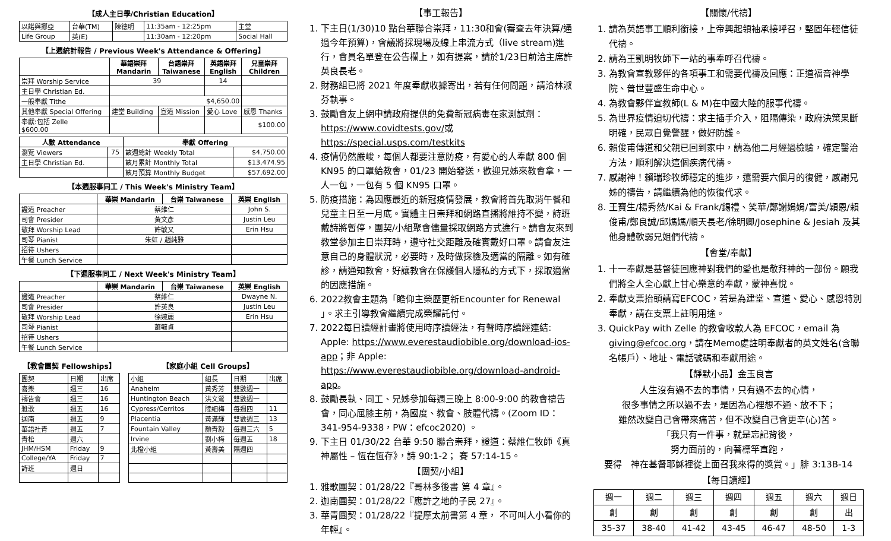【成人主日學/Christian Education】
| 以諾與挪亞 | 台華(TM) | 陳德明 | 11:35am - 12:25pm | 主堂 |
| Life Group | 英(E) | | 11:30am - 12:20pm | Social Hall |
【上週統計報告 / Previous Week's Attendance & Offering】
| | 華語崇拜 Mandarin | 台語崇拜 Taiwanese | 英語崇拜 English | 兒童崇拜 Children |
| --- | --- | --- | --- | --- |
| 崇拜 Worship Service | 39 | | 14 | |
| 主日學 Christian Ed. | | | | |
| 一般奉獻 Tithe | $4,650.00 | | | |
| 其他奉獻 Special Offering | 建堂 Building | 宣道 Mission | 愛心 Love | 感恩 Thanks |
| 奉獻:包括 Zelle $600.00 | | | | $100.00 |
| 人數 Attendance | | 奉獻 Offering | |
| --- | --- | --- | --- |
| 瀏覽 Viewers | 75 | 該週總計 Weekly Total | $4,750.00 |
| 主日學 Christian Ed. | | 該月累計 Monthly Total | $13,474.95 |
| | | 該月預算 Monthly Budget | $57,692.00 |
【本週服事同工 / This Week's Ministry Team】
| | 華崇 Mandarin | 台崇 Taiwanese | 英崇 English |
| --- | --- | --- | --- |
| 證道 Preacher | 蔡維仁 | | John S. |
| 司會 Presider | 黃文彥 | | Justin Leu |
| 敬拜 Worship Lead | 許敏又 | | Erin Hsu |
| 司琴 Pianist | 朱虹 / 趙純雅 | | |
| 招待 Ushers | | | |
| 午餐 Lunch Service | | | |
【下週服事同工 / Next Week's Ministry Team】
| | 華崇 Mandarin | 台崇 Taiwanese | 英崇 English |
| --- | --- | --- | --- |
| 證道 Preacher | 蔡維仁 | | Dwayne N. |
| 司會 Presider | 許英良 | | Justin Leu |
| 敬拜 Worship Lead | 徐婉麗 | | Erin Hsu |
| 司琴 Pianist | 蕭毓貞 | | |
| 招待 Ushers | | | |
| 午餐 Lunch Service | | | |
【教會團契 Fellowships】
| 團契 | 日期 | 出席 |
| 喜樂 | 週三 | 16 |
| 禱告會 | 週三 | 16 |
| 雅歌 | 週五 | 16 |
| 迦南 | 週五 | 9 |
| 華語社青 | 週五 | 7 |
| 青松 | 週六 | |
| JHM/HSM | Friday | 9 |
| College/YA | Friday | 7 |
| 詩班 | 週日 | |
【家庭小組 Cell Groups】
| 小組 | 組長 | 日期 | 出席 |
| Anaheim | 黃秀芳 | 雙數週一 | |
| Huntington Beach | 洪文鶯 | 雙數週一 | |
| Cypress/Cerritos | 陸細梅 | 每週四 | 11 |
| Placentia | 黃滿輝 | 雙數週三 | 13 |
| Fountain Valley | 顏青毅 | 每週三六 | 5 |
| Irvine | 劉小梅 | 每週五 | 18 |
| 北橙小組 | 黃壽美 | 隔週四 | |
【事工報告】
1. 下主日(1/30)10 點台華聯合崇拜，11:30和會(審查去年決算/通過今年預算)，會議將採現場及線上串流方式（live stream)進行，會員名單登在公告欄上，如有提案，請於1/23日前洽主席許英良長老。
2. 財務組已將 2021 年度奉獻收據寄出，若有任何問題，請洽林淑芬執事。
3. 鼓勵會友上網申請政府提供的免費新冠病毒在家測試劑：https://www.covidtests.gov/或 https://special.usps.com/testkits
4. 疫情仍然嚴峻，每個人都要注意防疫，有愛心的人奉獻 800 個 KN95 的口罩給教會，01/23 開始發送，歡迎兄姊來教會拿，一人一包，一包有 5 個 KN95 口罩。
5. 防疫措施：為因應最近的新冠疫情發展，教會將首先取消午餐和兒童主日至一月底。實體主日崇拜和網路直播將維持不變，詩班戴詩將暫停，團契/小組聚會儘量採取網路方式進行。請會友來到教堂參加主日崇拜時，遵守社交距離及確實戴好口罩。請會友注意自己的身體狀況，必要時，及時做採檢及適當的隔離。如有確診，請通知教會，好讓教會在保護個人隱私的方式下，採取適當的因應措施。
6. 2022教會主題為「瞻仰主榮歷更新Encounter for Renewal 」。求主引導教會繼續完成榮耀託付。
7. 2022每日讀經計畫將使用時序讀經法，有聲時序讀經連結: Apple: https://www.everestaudiobible.org/download-ios-app；非 Apple: https://www.everestaudiobible.org/download-android-app。
8. 鼓勵長執、同工、兄姊參加每週三晚上 8:00-9:00 的教會禱告會，同心屈膝主前，為國度、教會、肢體代禱。(Zoom ID：341-954-9338，PW：efcoc2020) 。
9. 下主日 01/30/22 台華 9:50 聯合崇拜，證道：蔡維仁牧師《真神屬性 – 恆在恆存》，詩 90:1-2； 賽 57:14-15。
【團契/小組】
1. 雅歌團契：01/28/22『哥林多後書 第 4 章』。
2. 迦南團契：01/28/22『應許之地的子民 27』。
3. 華青團契：01/28/22『提摩太前書第 4 章， 不可叫人小看你的年輕』。
【關懷/代禱】
1. 請為英語事工順利銜接，上帝興起領袖承接呼召，堅固年輕信徒代禱。
2. 請為王凱明牧師下一站的事奉呼召代禱。
3. 為教會宣教夥伴的各項事工和需要代禱及回應：正道福音神學院、普世豐盛生命中心。
4. 為教會夥伴宣教師(L & M)在中國大陸的服事代禱。
5. 為世界疫情迫切代禱：求主插手介入，阻隔傳染，政府決策果斷明確，民眾自覺警醒，做好防護。
6. 賴俊甫傳道和父親已回到家中，請為他二月經過檢驗，確定醫治方法，順利解決這個疾病代禱。
7. 感謝神！賴瑞珍牧師穩定的進步，還需要六個月的復健，感謝兄姊的禱告，請繼續為他的恢復代求。
8. 王寶生/楊秀然/Kai & Frank/錫禮、笑華/鄭謝娟娟/富美/穎恩/賴俊甫/鄭良誠/邱媽媽/順天長老/徐明卿/Josephine & Jesiah 及其他身體軟弱兄姐們代禱。
【會堂/奉獻】
1. 十一奉獻是基督徒回應神對我們的愛也是敬拜神的一部份。願我們將全人全心獻上甘心樂意的奉獻，蒙神喜悅。
2. 奉獻支票抬頭請寫EFCOC，若是為建堂、宣道、愛心、感恩特別奉獻，請在支票上註明用途。
3. QuickPay with Zelle 的教會收款人為 EFCOC，email 為 giving@efcoc.org，請在Memo處註明奉獻者的英文姓名(含聯名帳戶）、地址、電話號碼和奉獻用途。
【靜默小品】金玉良言
人生沒有過不去的事情，只有過不去的心情，
很多事情之所以過不去，是因為心裡想不通、放不下；
雖然改變自己會帶來痛苦，但不改變自己會更辛(心)苦。
「我只有一件事，就是忘記背後，
努力面前的，向著標竿直跑，
要得　神在基督耶穌裡從上面召我來得的獎賞。」腓 3:13B-14
【每日讀經】
| 週一 | 週二 | 週三 | 週四 | 週五 | 週六 | 週日 |
| 創 | 創 | 創 | 創 | 創 | 創 | 出 |
| 35-37 | 38-40 | 41-42 | 43-45 | 46-47 | 48-50 | 1-3 |